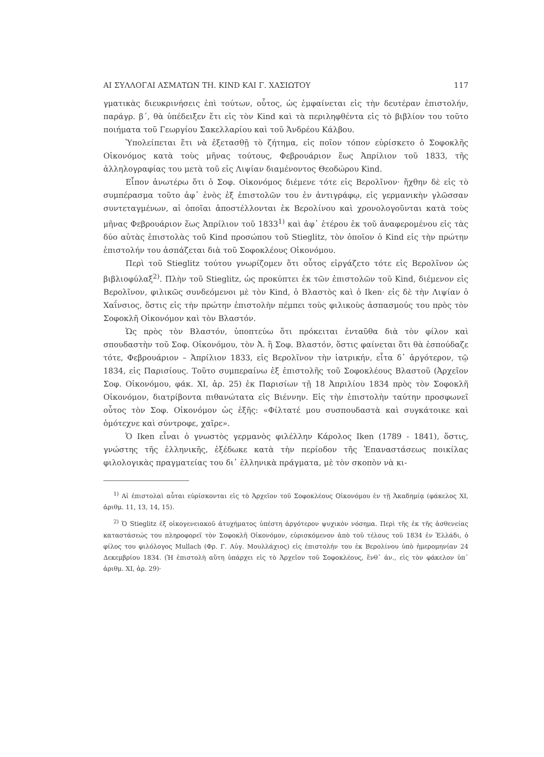ΑΙ ΣΥΛΛΟΓΑΙ ΑΣΜΑΤΩΝ ΤΗ. KIND ΚΑΙ Γ. ΧΑΣΙΩΤΟΥ 117
γματικὰς διευκρινήσεις ἐπὶ τούτων, οὗτος, ὡς ἐμφαίνεται εἰς τὴν δευτέραν ἐπιστολήν, παράγρ. β΄, θὰ ὑπέδειξεν ἔτι εἰς τὸν Kind καὶ τὰ περιληφθέντα εἰς τὸ βιβλίον του τοῦτο ποιήματα τοῦ Γεωργίου Σακελλαρίου καὶ τοῦ Ἀνδρέου Κάλβου.
Ὑπολείπεται ἔτι νὰ ἐξετασθῇ τὸ ζήτημα, εἰς ποῖον τόπον εὑρίσκετο ὁ Σοφοκλῆς Οἰκονόμος κατὰ τοὺς μῆνας τούτους, Φεβρουάριον ἕως Ἀπρίλιον τοῦ 1833, τῆς ἀλληλογραφίας του μετὰ τοῦ εἰς Λιψίαν διαμένοντος Θεοδώρου Kind.
Εἶπον ἀνωτέρω ὅτι ὁ Σοφ. Οἰκονόμος διέμενε τότε εἰς Βερολῖνον· ἤχθην δὲ εἰς τὸ συμπέρασμα τοῦτο ἀφ᾿ ἑνὸς ἐξ ἐπιστολῶν του ἐν ἀντιγράφῳ, εἰς γερμανικὴν γλῶσσαν συντεταγμένων, αἱ ὁποῖαι ἀποστέλλονται ἐκ Βερολίνου καὶ χρονολογοῦνται κατὰ τοὺς μῆνας Φεβρουάριον ἕως Ἀπρίλιον τοῦ 1833<sup>1)</sup> καὶ ἀφ᾿ ἑτέρου ἐκ τοῦ ἀναφερομένου εἰς τὰς δύο αὐτὰς ἐπιστολὰς τοῦ Kind προσώπου τοῦ Stieglitz, τὸν ὁποῖον ὁ Kind εἰς τὴν πρώτην ἐπιστολήν του ἀσπάζεται διὰ τοῦ Σοφοκλέους Οἰκονόμου.
Περὶ τοῦ Stieglitz τούτου γνωρίζομεν ὅτι οὗτος εἰργάζετο τότε εἰς Βερολῖνον ὡς βιβλιοφύλαξ<sup>2)</sup>. Πλὴν τοῦ Stieglitz, ὡς προκύπτει ἐκ τῶν ἐπιστολῶν τοῦ Kind, διέμενον εἰς Βερολῖνον, φιλικῶς συνδεόμενοι μὲ τὸν Kind, ὁ Βλαστὸς καὶ ὁ Iken· εἰς δὲ τὴν Λιψίαν ὁ Χαΐνσιος, ὅστις εἰς τὴν πρώτην ἐπιστολὴν πέμπει τοὺς φιλικοὺς ἀσπασμούς του πρὸς τὸν Σοφοκλῆ Οἰκονόμον καὶ τὸν Βλαστόν.
Ὡς πρὸς τὸν Βλαστόν, ὑποπτεύω ὅτι πρόκειται ἐνταῦθα διὰ τὸν φίλον καὶ σπουδαστὴν τοῦ Σοφ. Οἰκονόμου, τὸν Ἀ. ἢ Σοφ. Βλαστόν, ὅστις φαίνεται ὅτι θὰ ἐσπούδαζε τότε, Φεβρουάριον – Ἀπρίλιον 1833, εἰς Βερολῖνον τὴν ἰατρικήν, εἶτα δ᾿ ἀργότερον, τῷ 1834, εἰς Παρισίους. Τοῦτο συμπεραίνω ἐξ ἐπιστολῆς τοῦ Σοφοκλέους Βλαστοῦ (Ἀρχεῖον Σοφ. Οἰκονόμου, φάκ. XI, ἀρ. 25) ἐκ Παρισίων τῇ 18 Ἀπριλίου 1834 πρὸς τὸν Σοφοκλῆ Οἰκονόμον, διατρίβοντα πιθανώτατα εἰς Βιέννην. Εἰς τὴν ἐπιστολὴν ταύτην προσφωνεῖ οὗτος τὸν Σοφ. Οἰκονόμον ὡς ἑξῆς: «Φίλτατέ μου συσπουδαστὰ καὶ συγκάτοικε καὶ ὁμότεχνε καὶ σύντροφε, χαῖρε».
Ὁ Iken εἶναι ὁ γνωστὸς γερμανὸς φιλέλλην Κάρολος Iken (1789 - 1841), ὅστις, γνώστης τῆς ἑλληνικῆς, ἐξέδωκε κατὰ τὴν περίοδον τῆς Ἐπαναστάσεως ποικίλας φιλολογικὰς πραγματείας του δι᾿ ἑλληνικὰ πράγματα, μὲ τὸν σκοπὸν νὰ κι-
<sup>1)</sup> Αἱ ἐπιστολαὶ αὗται εὑρίσκονται εἰς τὸ Ἀρχεῖον τοῦ Σοφοκλέους Οἰκονόμου ἐν τῇ Ἀκαδημίᾳ (φάκελος XI, ἀριθμ. 11, 13, 14, 15).
<sup>2)</sup> Ὁ Stieglitz ἐξ οἰκογενειακοῦ ἀτυχήματος ὑπέστη ἀργότερον ψυχικὸν νόσημα. Περὶ τῆς ἐκ τῆς ἀσθενείας καταστάσεώς του πληροφορεῖ τὸν Σοφοκλῆ Οἰκονόμον, εὑρισκόμενον ἀπὸ τοῦ τέλους τοῦ 1834 ἐν Ἑλλάδι, ὁ φίλος του φιλόλογος Mullach (Φρ. Γ. Αὐγ. Μουλλάχιος) εἰς ἐπιστολήν του ἐκ Βερολίνου ὑπὸ ἡμερομηνίαν 24 Δεκεμβρίου 1834. (Ἡ ἐπιστολὴ αὕτη ὑπάρχει εἰς τὸ Ἀρχεῖον τοῦ Σοφοκλέους, ἔνθ᾿ ἀν., εἰς τὸν φάκελον ὑπ᾿ ἀριθμ. XI, ἀρ. 29)·